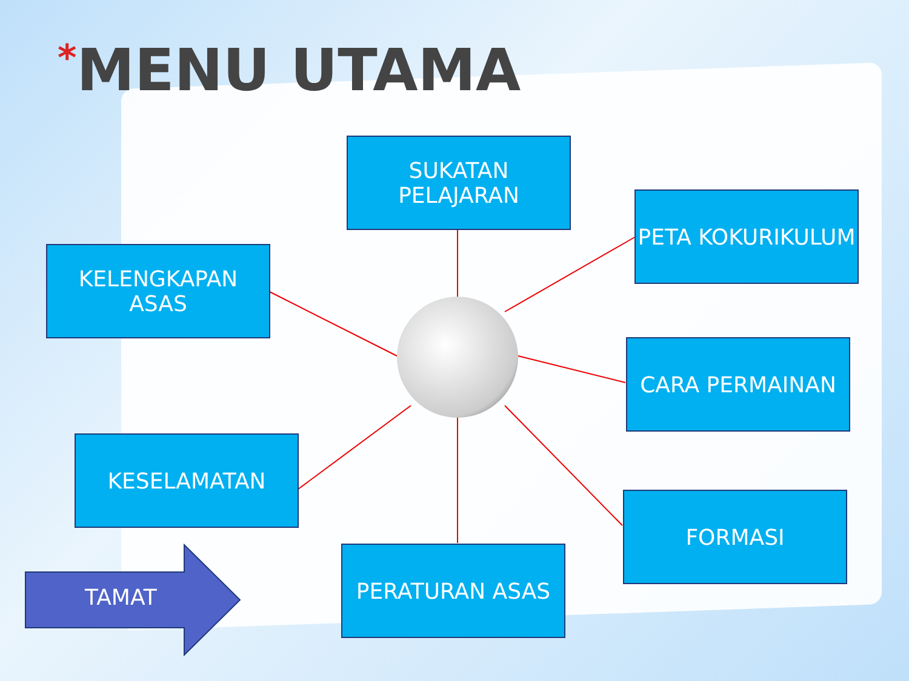*MENU UTAMA
SUKATAN
PELAJARAN
PETA KOKURIKULUM
KELENGKAPAN ASAS
CARA PERMAINAN
KESELAMATAN
FORMASI
PERATURAN ASAS
TAMAT